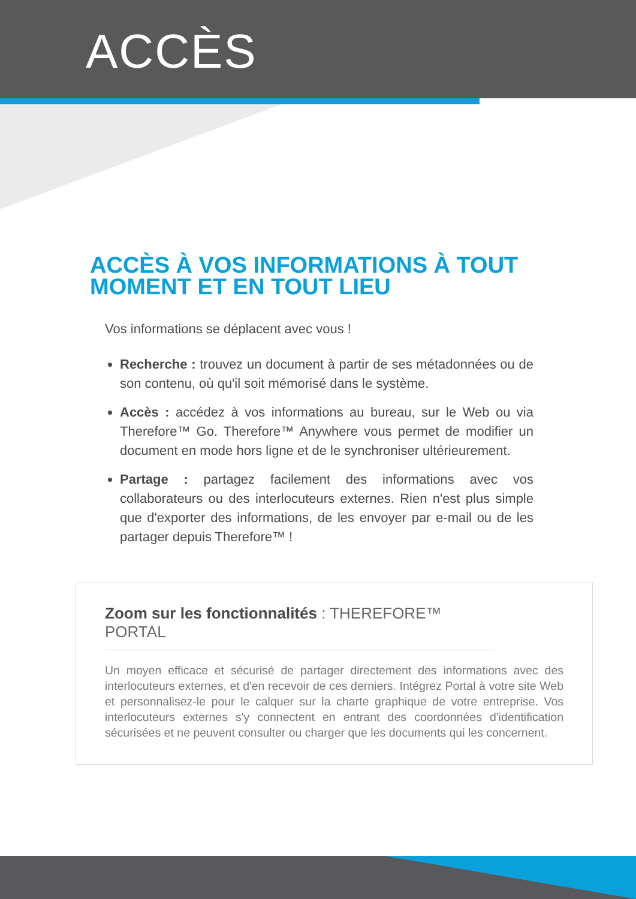ACCÈS
ACCÈS À VOS INFORMATIONS À TOUT MOMENT ET EN TOUT LIEU
Vos informations se déplacent avec vous !
Recherche : trouvez un document à partir de ses métadonnées ou de son contenu, où qu'il soit mémorisé dans le système.
Accès : accédez à vos informations au bureau, sur le Web ou via Therefore™ Go. Therefore™ Anywhere vous permet de modifier un document en mode hors ligne et de le synchroniser ultérieurement.
Partage : partagez facilement des informations avec vos collaborateurs ou des interlocuteurs externes. Rien n'est plus simple que d'exporter des informations, de les envoyer par e-mail ou de les partager depuis Therefore™ !
Zoom sur les fonctionnalités : THEREFORE™ PORTAL
Un moyen efficace et sécurisé de partager directement des informations avec des interlocuteurs externes, et d'en recevoir de ces derniers. Intégrez Portal à votre site Web et personnalisez-le pour le calquer sur la charte graphique de votre entreprise. Vos interlocuteurs externes s'y connectent en entrant des coordonnées d'identification sécurisées et ne peuvent consulter ou charger que les documents qui les concernent.